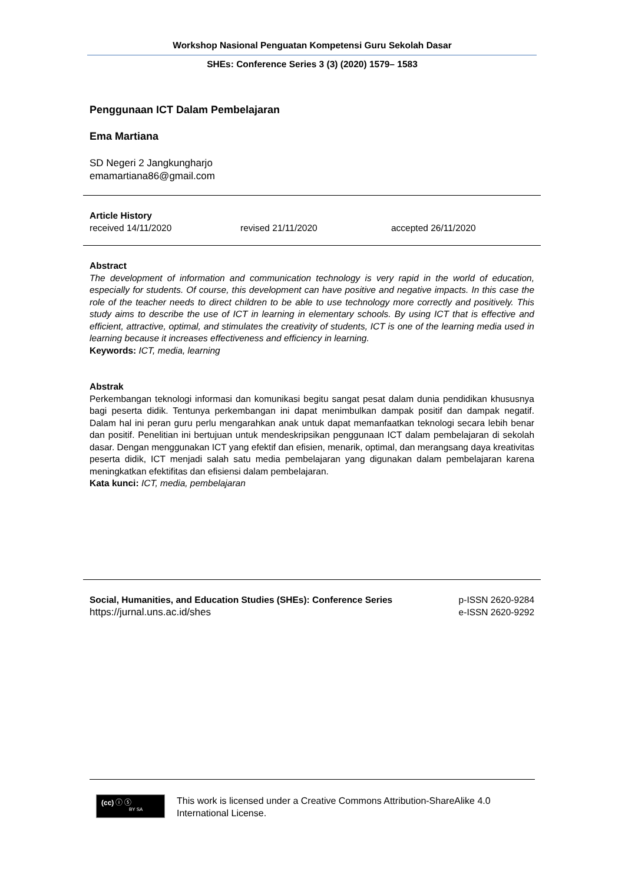Workshop Nasional Penguatan Kompetensi Guru Sekolah Dasar
SHEs: Conference Series 3 (3) (2020) 1579– 1583
Penggunaan ICT Dalam Pembelajaran
Ema Martiana
SD Negeri 2 Jangkungharjo
emamartiana86@gmail.com
Article History
received 14/11/2020 revised 21/11/2020 accepted 26/11/2020
Abstract
The development of information and communication technology is very rapid in the world of education, especially for students. Of course, this development can have positive and negative impacts. In this case the role of the teacher needs to direct children to be able to use technology more correctly and positively. This study aims to describe the use of ICT in learning in elementary schools. By using ICT that is effective and efficient, attractive, optimal, and stimulates the creativity of students, ICT is one of the learning media used in learning because it increases effectiveness and efficiency in learning.
Keywords: ICT, media, learning
Abstrak
Perkembangan teknologi informasi dan komunikasi begitu sangat pesat dalam dunia pendidikan khususnya bagi peserta didik. Tentunya perkembangan ini dapat menimbulkan dampak positif dan dampak negatif. Dalam hal ini peran guru perlu mengarahkan anak untuk dapat memanfaatkan teknologi secara lebih benar dan positif. Penelitian ini bertujuan untuk mendeskripsikan penggunaan ICT dalam pembelajaran di sekolah dasar. Dengan menggunakan ICT yang efektif dan efisien, menarik, optimal, dan merangsang daya kreativitas peserta didik, ICT menjadi salah satu media pembelajaran yang digunakan dalam pembelajaran karena meningkatkan efektifitas dan efisiensi dalam pembelajaran.
Kata kunci: ICT, media, pembelajaran
Social, Humanities, and Education Studies (SHEs): Conference Series
https://jurnal.uns.ac.id/shes
p-ISSN 2620-9284
e-ISSN 2620-9292
(cc) ⓘ ⓢ
BY SA
This work is licensed under a Creative Commons Attribution-ShareAlike 4.0 International License.